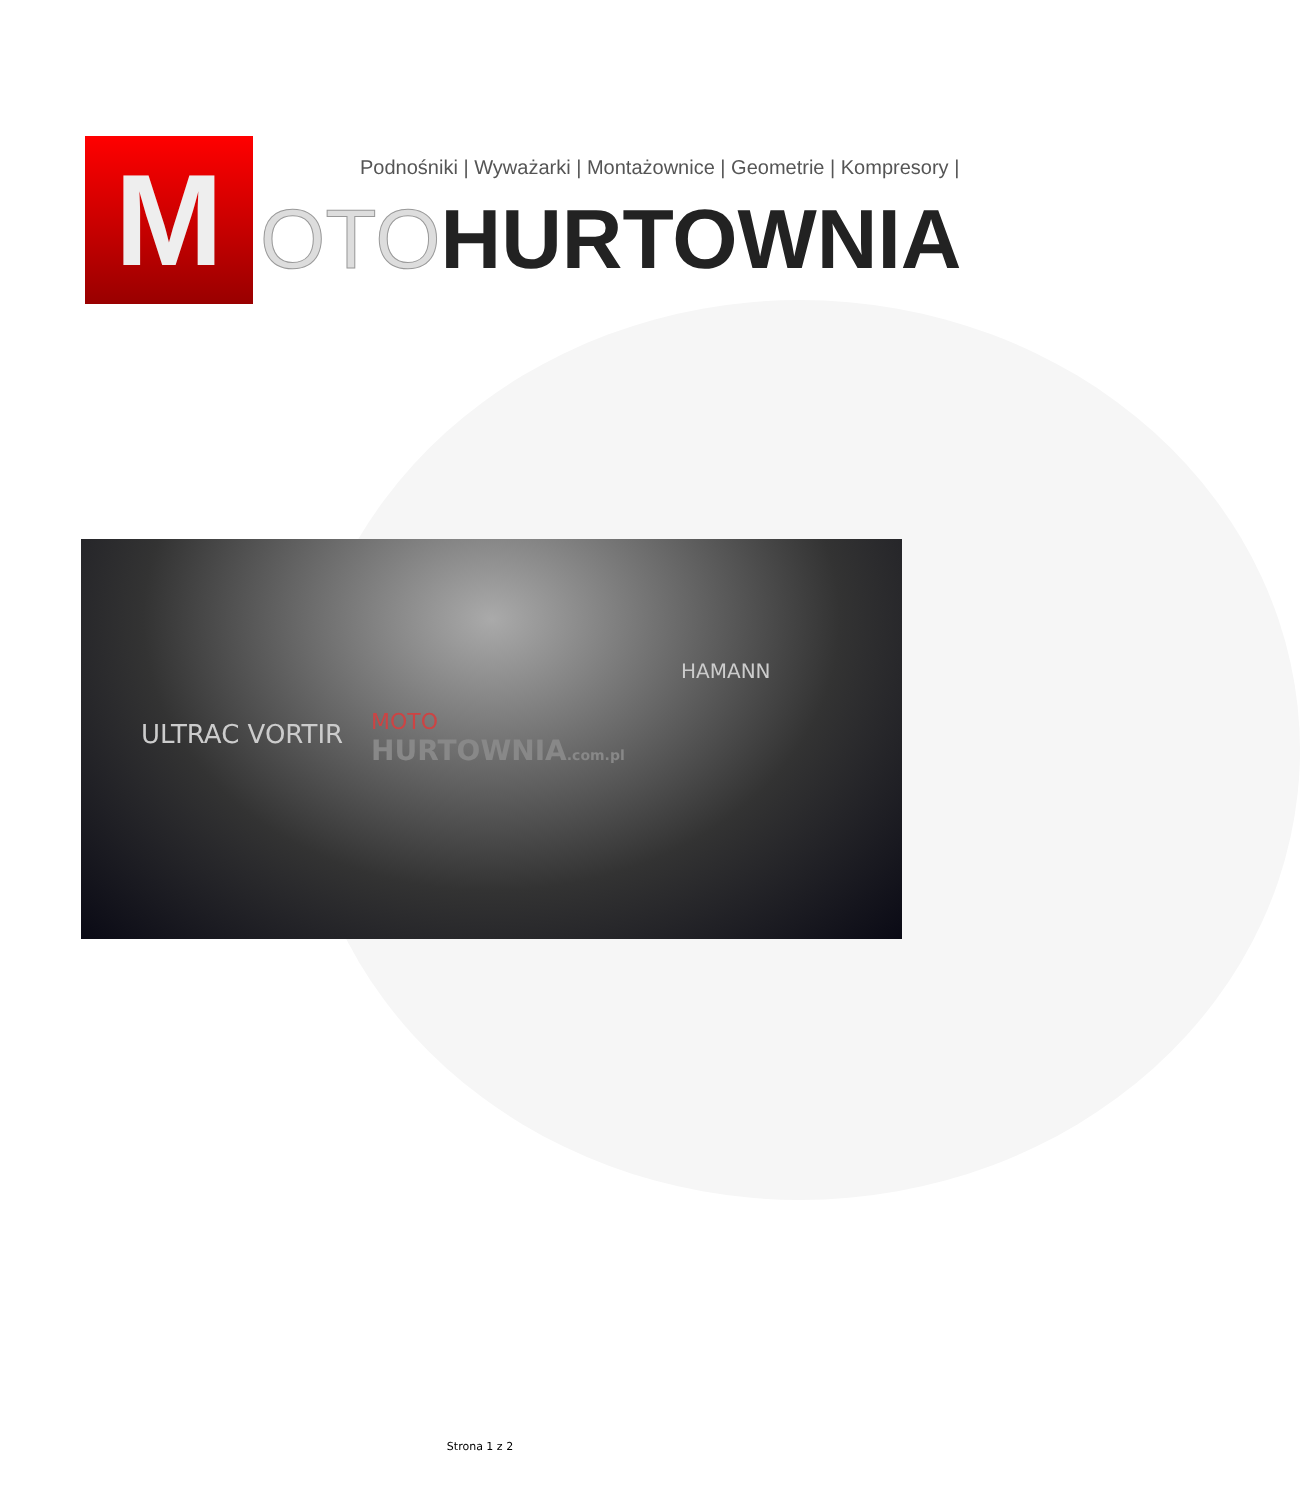M Podnośniki | Wyważarki | Montażownice | Geometrie | Kompresory |
OTOHURTOWNIA
ULTRAC VORTIR
HAMANN
MOTO
HURTOWNIA.com.pl
Strona 1 z 2